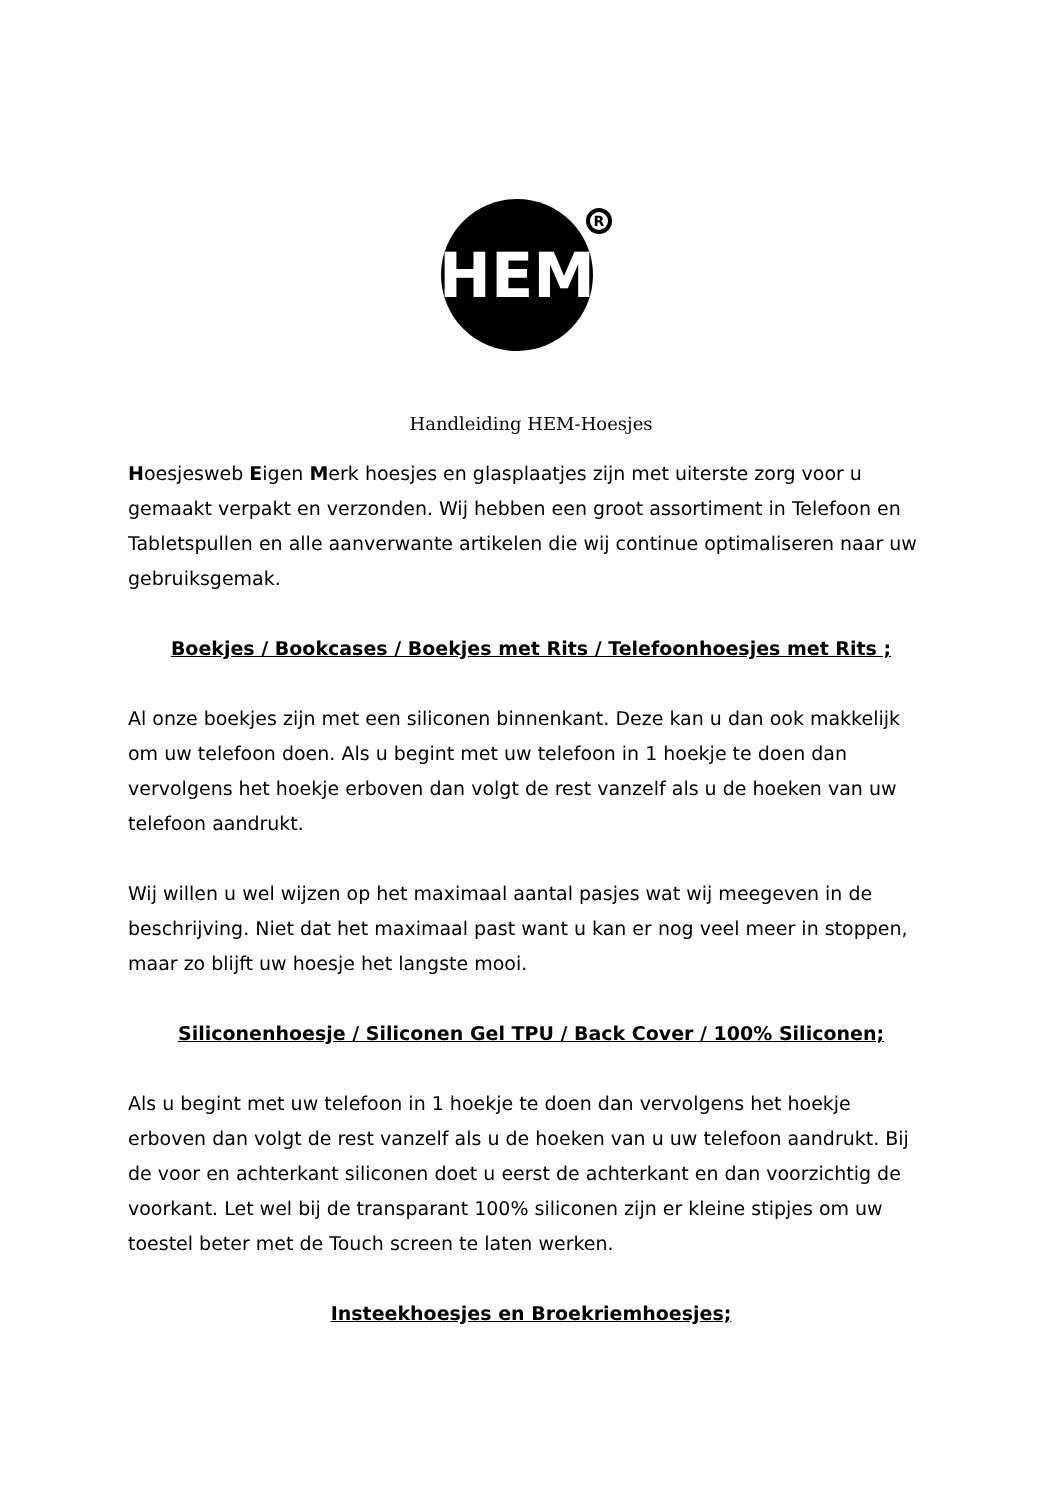R
HEM
Handleiding HEM-Hoesjes
Hoesjesweb Eigen Merk hoesjes en glasplaatjes zijn met uiterste zorg voor u gemaakt verpakt en verzonden. Wij hebben een groot assortiment in Telefoon en Tabletspullen en alle aanverwante artikelen die wij continue optimaliseren naar uw gebruiksgemak.
Boekjes / Bookcases / Boekjes met Rits / Telefoonhoesjes met Rits ;
Al onze boekjes zijn met een siliconen binnenkant. Deze kan u dan ook makkelijk om uw telefoon doen. Als u begint met uw telefoon in 1 hoekje te doen dan vervolgens het hoekje erboven dan volgt de rest vanzelf als u de hoeken van uw telefoon aandrukt.
Wij willen u wel wijzen op het maximaal aantal pasjes wat wij meegeven in de beschrijving. Niet dat het maximaal past want u kan er nog veel meer in stoppen, maar zo blijft uw hoesje het langste mooi.
Siliconenhoesje / Siliconen Gel TPU / Back Cover / 100% Siliconen;
Als u begint met uw telefoon in 1 hoekje te doen dan vervolgens het hoekje erboven dan volgt de rest vanzelf als u de hoeken van u uw telefoon aandrukt. Bij de voor en achterkant siliconen doet u eerst de achterkant en dan voorzichtig de voorkant. Let wel bij de transparant 100% siliconen zijn er kleine stipjes om uw toestel beter met de Touch screen te laten werken.
Insteekhoesjes en Broekriemhoesjes;